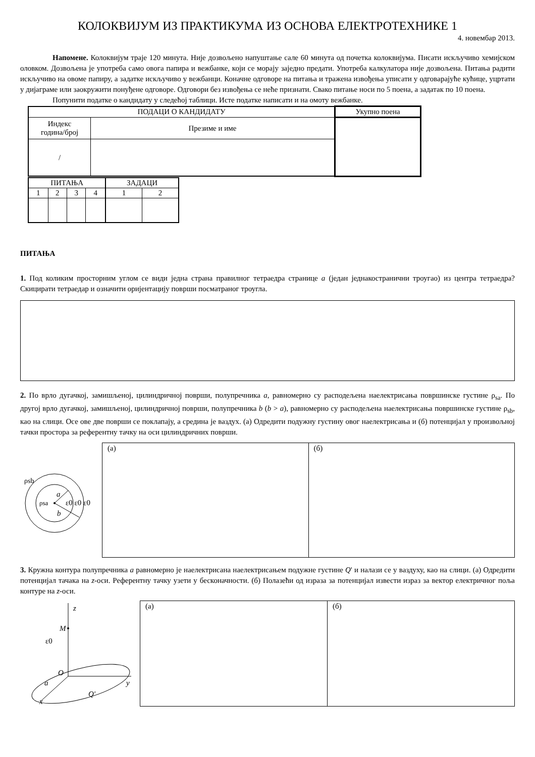КОЛОКВИЈУМ ИЗ ПРАКТИКУМА ИЗ ОСНОВА ЕЛЕКТРОТЕХНИКЕ 1
4. новембар 2013.
Напомене. Колоквијум траје 120 минута. Није дозвољено напуштање сале 60 минута од почетка колоквијума. Писати искључиво хемијском оловком. Дозвољена је употреба само овога папира и вежбанке, који се морају заједно предати. Употреба калкулатора није дозвољена. Питања радити искључиво на овоме папиру, а задатке искључиво у вежбанци. Коначне одговоре на питања и тражена извођења уписати у одговарајуће кућице, уцртати у дијаграме или заокружити понуђене одговоре. Одговори без извођења се неће признати. Свако питање носи по 5 поена, а задатак по 10 поена.
Попунити податке о кандидату у следећој таблици. Исте податке написати и на омоту вежбанке.
| ПОДАЦИ О КАНДИДАТУ | | Укупно поена |
| Индекс година/број | Презиме и име | |
| / | | |
| ПИТАЊА | | | | ЗАДАЦИ | |
| 1 | 2 | 3 | 4 | 1 | 2 |
ПИТАЊА
1. Под коликим просторним углом се види једна страна правилног тетраедра странице a (један једнакостранични троугао) из центра тетраедра? Скицирати тетраедар и означити оријентацију површи посматраног троугла.
2. По врло дугачкој, замишљеној, цилиндричној површи, полупречника a, равномерно су расподељена наелектрисања површинске густине ρ<sub>sa</sub>. По другој врло дугачкој, замишљеној, цилиндричној површи, полупречника b (b > a), равномерно су расподељена наелектрисања површинске густине ρ<sub>sb</sub>, као на слици. Осе ове две површи се поклапају, а средина је ваздух. (а) Одредити подужну густину овог наелектрисања и (б) потенцијал у произвољној тачки простора за референтну тачку на оси цилиндричних површи.
ρsb
a
b
ρsa
ε0 ε0 ε0
(а) (б)
3. Кружна контура полупречника a равномерно је наелектрисана наелектрисањем подужне густине Q' и налази се у ваздуху, као на слици. (а) Одредити потенцијал тачака на z-оси. Референтну тачку узети у бесконачности. (б) Полазећи од израза за потенцијал извести израз за вектор електричног поља контуре на z-оси.
z
M
ε0
y
x
O
a
Q'
(а) (б)